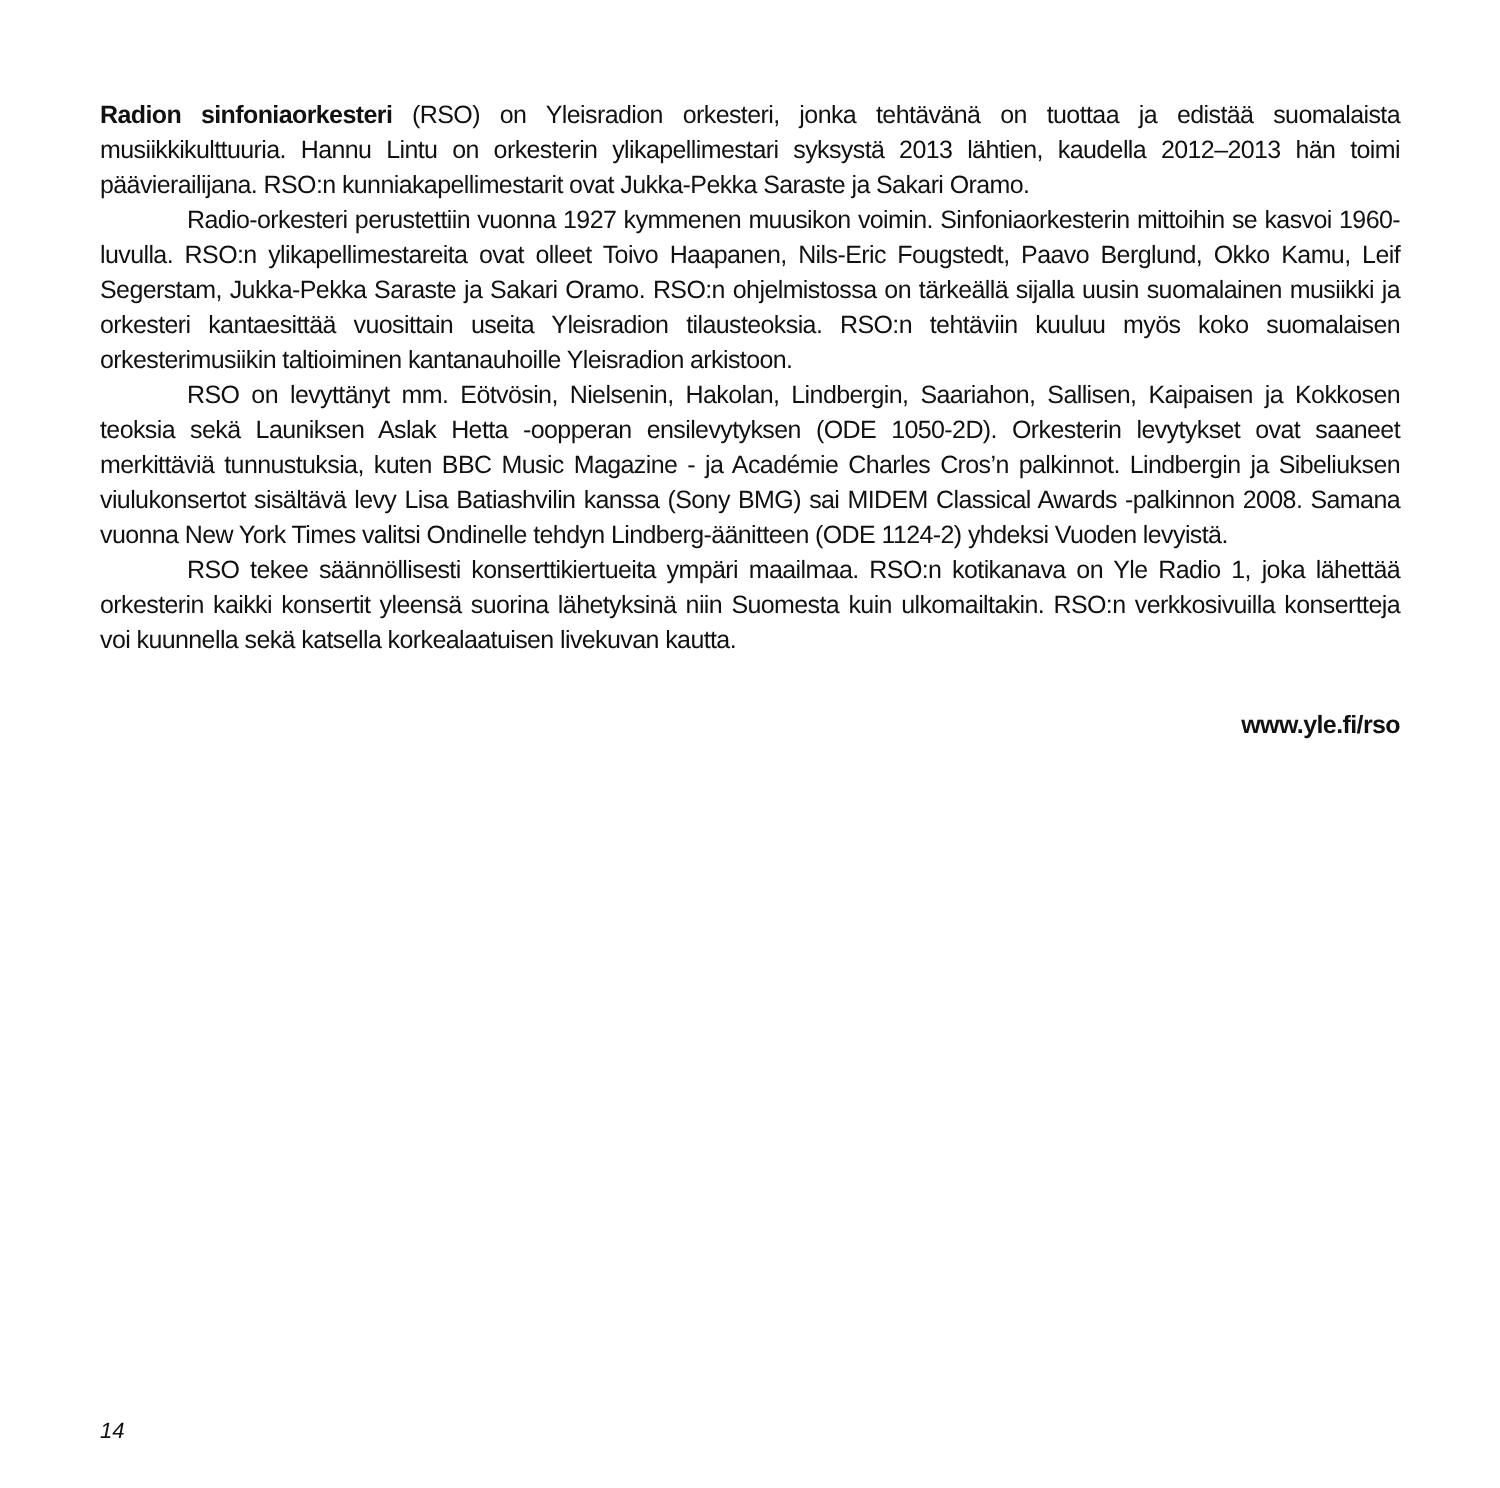Radion sinfoniaorkesteri (RSO) on Yleisradion orkesteri, jonka tehtävänä on tuottaa ja edistää suomalaista musiikkikulttuuria. Hannu Lintu on orkesterin ylikapellimestari syksystä 2013 lähtien, kaudella 2012–2013 hän toimi päävierailijana. RSO:n kunniakapellimestarit ovat Jukka-Pekka Saraste ja Sakari Oramo.
Radio-orkesteri perustettiin vuonna 1927 kymmenen muusikon voimin. Sinfoniaorkesterin mittoihin se kasvoi 1960-luvulla. RSO:n ylikapellimestareita ovat olleet Toivo Haapanen, Nils-Eric Fougstedt, Paavo Berglund, Okko Kamu, Leif Segerstam, Jukka-Pekka Saraste ja Sakari Oramo. RSO:n ohjelmistossa on tärkeällä sijalla uusin suomalainen musiikki ja orkesteri kantaesittää vuosittain useita Yleisradion tilausteoksia. RSO:n tehtäviin kuuluu myös koko suomalaisen orkesterimusiikin taltioiminen kantanauhoille Yleisradion arkistoon.
RSO on levyttänyt mm. Eötvösin, Nielsenin, Hakolan, Lindbergin, Saariahon, Sallisen, Kaipaisen ja Kokkosen teoksia sekä Launiksen Aslak Hetta -oopperan ensilevytyksen (ODE 1050-2D). Orkesterin levytykset ovat saaneet merkittäviä tunnustuksia, kuten BBC Music Magazine - ja Académie Charles Cros’n palkinnot. Lindbergin ja Sibeliuksen viulukonsertot sisältävä levy Lisa Batiashvilin kanssa (Sony BMG) sai MIDEM Classical Awards -palkinnon 2008. Samana vuonna New York Times valitsi Ondinelle tehdyn Lindberg-äänitteen (ODE 1124-2) yhdeksi Vuoden levyistä.
RSO tekee säännöllisesti konserttikiertueita ympäri maailmaa. RSO:n kotikanava on Yle Radio 1, joka lähettää orkesterin kaikki konsertit yleensä suorina lähetyksinä niin Suomesta kuin ulkomailtakin. RSO:n verkkosivuilla konsertteja voi kuunnella sekä katsella korkealaatuisen livekuvan kautta.
www.yle.fi/rso
14